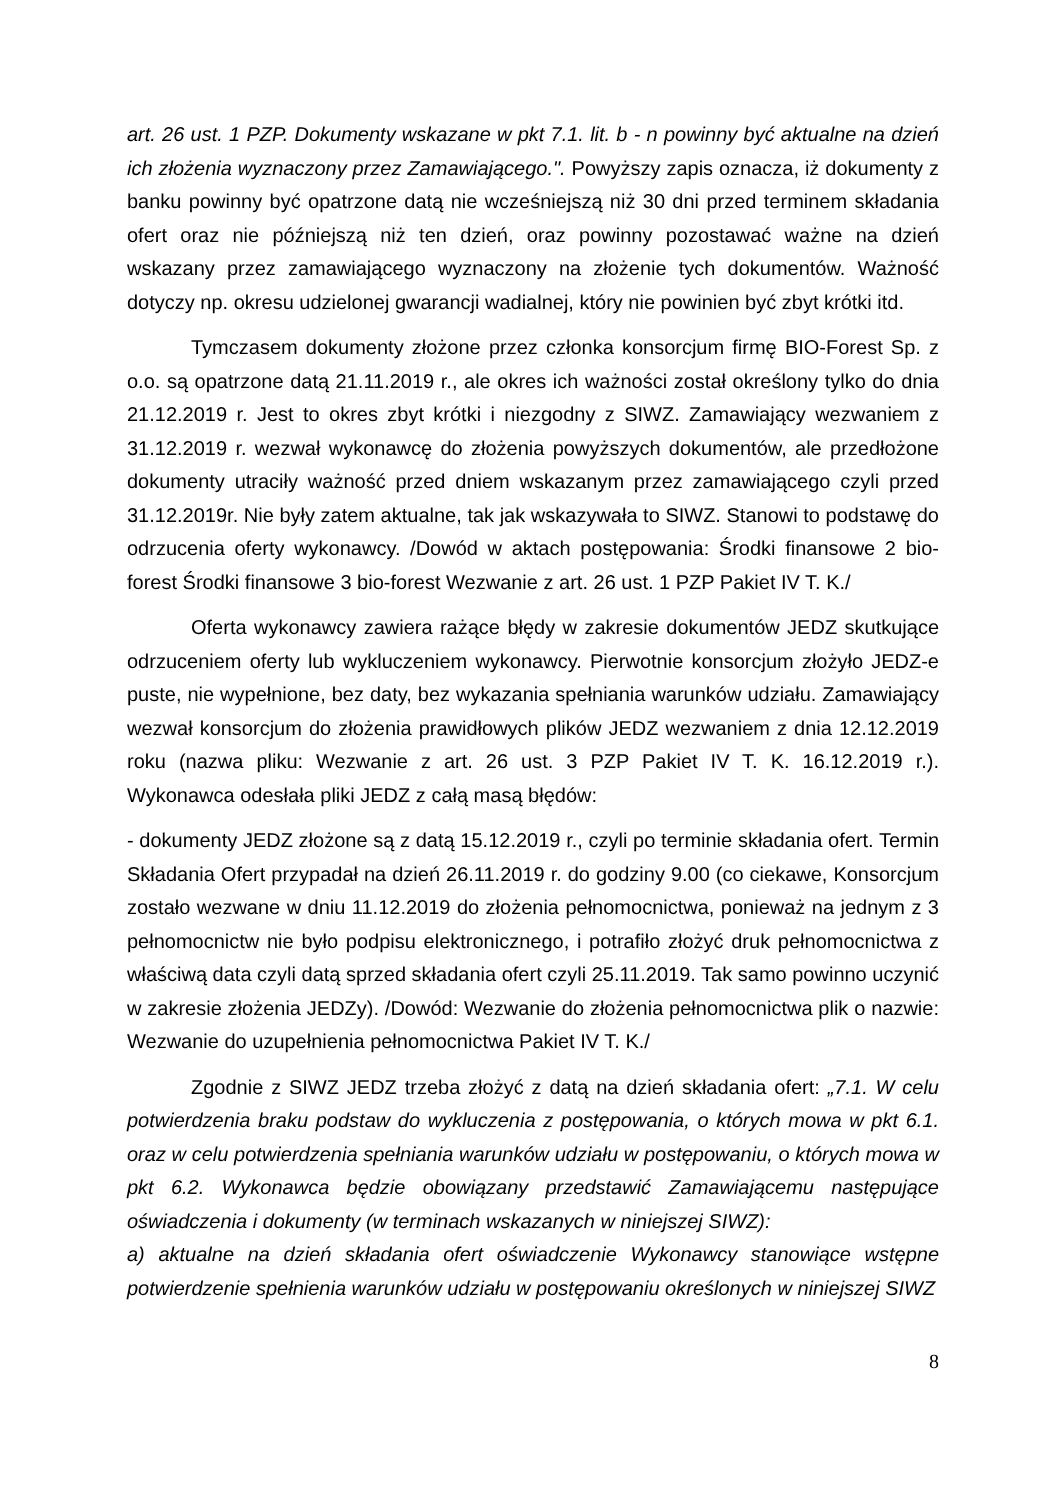art. 26 ust. 1 PZP. Dokumenty wskazane w pkt 7.1. lit. b - n powinny być aktualne na dzień ich złożenia wyznaczony przez Zamawiającego.". Powyższy zapis oznacza, iż dokumenty z banku powinny być opatrzone datą nie wcześniejszą niż 30 dni przed terminem składania ofert oraz nie późniejszą niż ten dzień, oraz powinny pozostawać ważne na dzień wskazany przez zamawiającego wyznaczony na złożenie tych dokumentów. Ważność dotyczy np. okresu udzielonej gwarancji wadialnej, który nie powinien być zbyt krótki itd.
Tymczasem dokumenty złożone przez członka konsorcjum firmę BIO-Forest Sp. z o.o. są opatrzone datą 21.11.2019 r., ale okres ich ważności został określony tylko do dnia 21.12.2019 r. Jest to okres zbyt krótki i niezgodny z SIWZ. Zamawiający wezwaniem z 31.12.2019 r. wezwał wykonawcę do złożenia powyższych dokumentów, ale przedłożone dokumenty utraciły ważność przed dniem wskazanym przez zamawiającego czyli przed 31.12.2019r. Nie były zatem aktualne, tak jak wskazywała to SIWZ. Stanowi to podstawę do odrzucenia oferty wykonawcy. /Dowód w aktach postępowania: Środki finansowe 2 bio-forest Środki finansowe 3 bio-forest Wezwanie z art. 26 ust. 1 PZP Pakiet IV T. K./
Oferta wykonawcy zawiera rażące błędy w zakresie dokumentów JEDZ skutkujące odrzuceniem oferty lub wykluczeniem wykonawcy. Pierwotnie konsorcjum złożyło JEDZ-e puste, nie wypełnione, bez daty, bez wykazania spełniania warunków udziału. Zamawiający wezwał konsorcjum do złożenia prawidłowych plików JEDZ wezwaniem z dnia 12.12.2019 roku (nazwa pliku: Wezwanie z art. 26 ust. 3 PZP Pakiet IV T. K. 16.12.2019 r.). Wykonawca odesłała pliki JEDZ z całą masą błędów:
- dokumenty JEDZ złożone są z datą 15.12.2019 r., czyli po terminie składania ofert. Termin Składania Ofert przypadał na dzień 26.11.2019 r. do godziny 9.00 (co ciekawe, Konsorcjum zostało wezwane w dniu 11.12.2019 do złożenia pełnomocnictwa, ponieważ na jednym z 3 pełnomocnictw nie było podpisu elektronicznego, i potrafiło złożyć druk pełnomocnictwa z właściwą data czyli datą sprzed składania ofert czyli 25.11.2019. Tak samo powinno uczynić w zakresie złożenia JEDZy). /Dowód: Wezwanie do złożenia pełnomocnictwa plik o nazwie: Wezwanie do uzupełnienia pełnomocnictwa Pakiet IV T. K./
Zgodnie z SIWZ JEDZ trzeba złożyć z datą na dzień składania ofert: „7.1. W celu potwierdzenia braku podstaw do wykluczenia z postępowania, o których mowa w pkt 6.1. oraz w celu potwierdzenia spełniania warunków udziału w postępowaniu, o których mowa w pkt 6.2. Wykonawca będzie obowiązany przedstawić Zamawiającemu następujące oświadczenia i dokumenty (w terminach wskazanych w niniejszej SIWZ):
a) aktualne na dzień składania ofert oświadczenie Wykonawcy stanowiące wstępne potwierdzenie spełnienia warunków udziału w postępowaniu określonych w niniejszej SIWZ
8